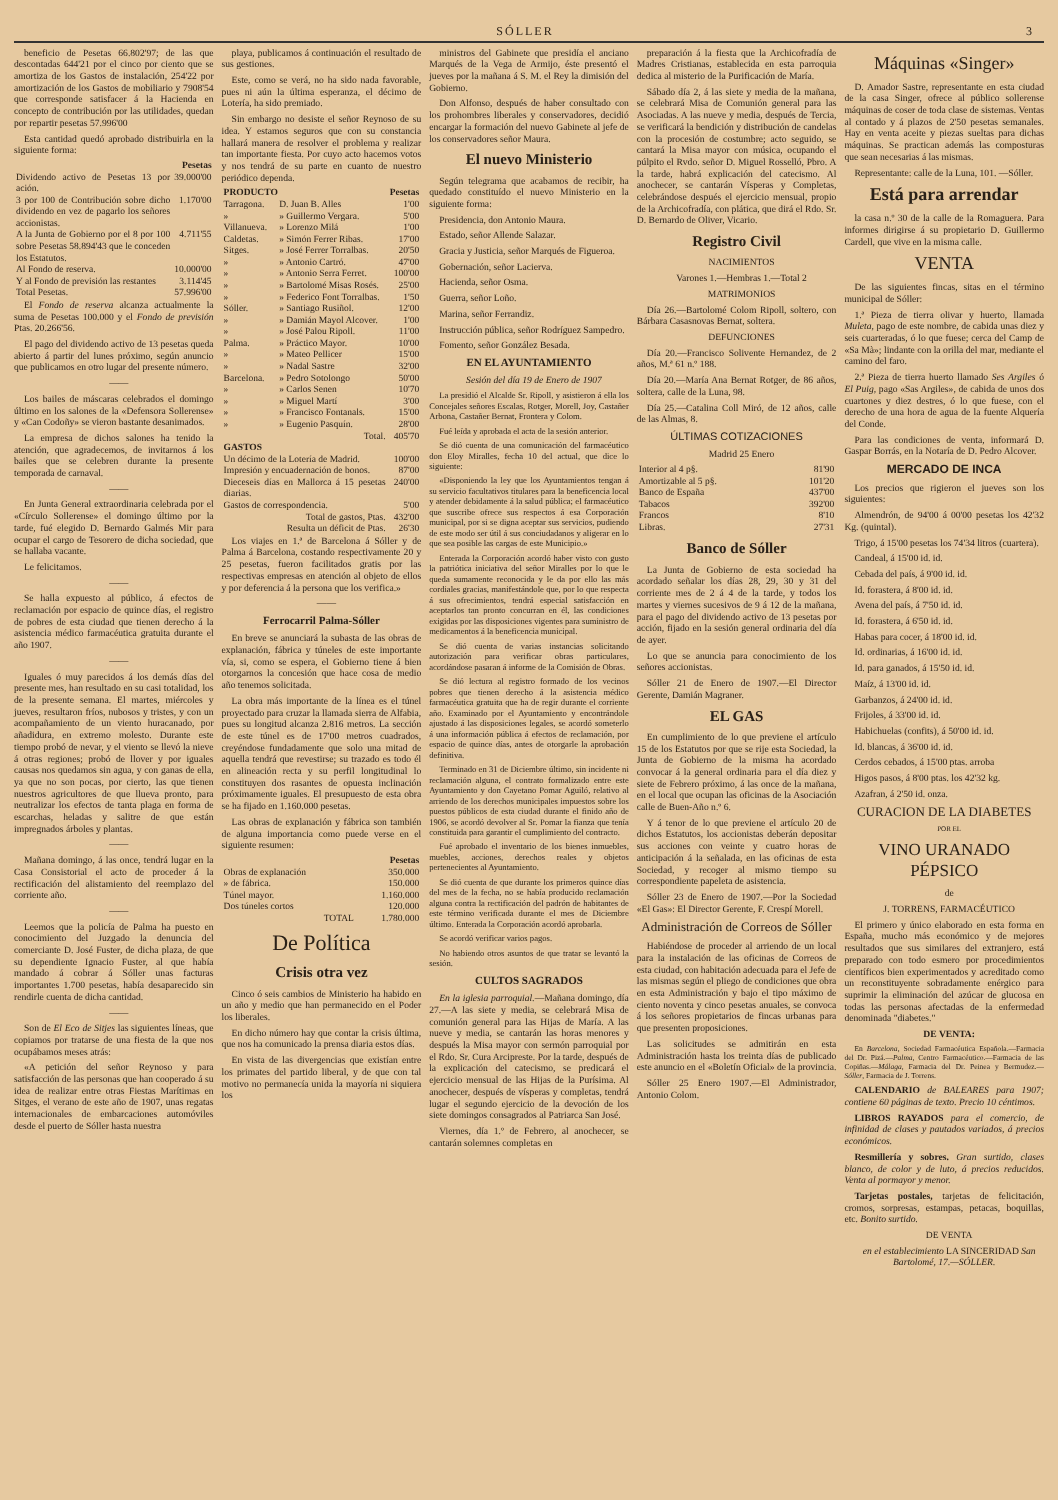SÓLLER 3
beneficio de Pesetas 66.802'97; de las que descontadas 644'21 por el cinco por ciento que se amortiza de los Gastos de instalación, 254'22 por amortización de los Gastos de mobiliario y 7908'54 que corresponde satisfacer á la Hacienda en concepto de contribución por las utilidades, quedan por repartir pesetas 57.996'00
Esta cantidad quedó aprobado distribuirla en la siguiente forma:
| | Pesetas |
| --- | --- |
| Dividendo activo de Pesetas 13 por ación. | 39.000'00 |
| 3 por 100 de Contribución sobre dicho dividendo en vez de pagarlo los señores accionistas. | 1.170'00 |
| A la Junta de Gobierno por el 8 por 100 sobre Pesetas 58.894'43 que le conceden los Estatutos. | 4.711'55 |
| Al Fondo de reserva. | 10.000'00 |
| Y al Fondo de previsión las restantes | 3.114'45 |
| Total Pesetas. | 57.996'00 |
El Fondo de reserva alcanza actualmente la suma de Pesetas 100.000 y el Fondo de previsión Ptas. 20.266'56.
El pago del dividendo activo de 13 pesetas queda abierto á partir del lunes próximo, según anuncio que publicamos en otro lugar del presente número.
——
Los bailes de máscaras celebrados el domingo último en los salones de la «Defensora Sollerense» y «Can Codoñy» se vieron bastante desanimados.
La empresa de dichos salones ha tenido la atención, que agradecemos, de invitarnos á los bailes que se celebren durante la presente temporada de carnaval.
——
En Junta General extraordinaria celebrada por el «Círculo Sollerense» el domingo último por la tarde, fué elegido D. Bernardo Galmés Mir para ocupar el cargo de Tesorero de dicha sociedad, que se hallaba vacante.
Le felicitamos.
——
Se halla expuesto al público, á efectos de reclamación por espacio de quince días, el registro de pobres de esta ciudad que tienen derecho á la asistencia médico farmacéutica gratuita durante el año 1907.
——
Iguales ó muy parecidos á los demás días del presente mes, han resultado en su casi totalidad, los de la presente semana. El martes, miércoles y jueves, resultaron fríos, nubosos y tristes, y con un acompañamiento de un viento huracanado, por añadidura, en extremo molesto. Durante este tiempo probó de nevar, y el viento se llevó la nieve á otras regiones; probó de llover y por iguales causas nos quedamos sin agua, y con ganas de ella, ya que no son pocas, por cierto, las que tienen nuestros agricultores de que llueva pronto, para neutralizar los efectos de tanta plaga en forma de escarchas, heladas y salitre de que están impregnados árboles y plantas.
——
Mañana domingo, á las once, tendrá lugar en la Casa Consistorial el acto de proceder á la rectificación del alistamiento del reemplazo del corriente año.
——
Leemos que la policía de Palma ha puesto en conocimiento del Juzgado la denuncia del comerciante D. José Fuster, de dicha plaza, de que su dependiente Ignacio Fuster, al que había mandado á cobrar á Sóller unas facturas importantes 1.700 pesetas, había desaparecido sin rendirle cuenta de dicha cantidad.
——
Son de El Eco de Sitjes las siguientes líneas, que copiamos por tratarse de una fiesta de la que nos ocupábamos meses atrás:
«A petición del señor Reynoso y para satisfacción de las personas que han cooperado á su idea de realizar entre otras Fiestas Marítimas en Sitges, el verano de este año de 1907, unas regatas internacionales de embarcaciones automóviles desde el puerto de Sóller hasta nuestra
playa, publicamos á continuación el resultado de sus gestiones.
Este, como se verá, no ha sido nada favorable, pues ni aún la última esperanza, el décimo de Lotería, ha sido premiado.
Sin embargo no desiste el señor Reynoso de su idea. Y estamos seguros que con su constancia hallará manera de resolver el problema y realizar tan importante fiesta. Por cuyo acto hacemos votos y nos tendrá de su parte en cuanto de nuestro periódico dependa.
| PRODUCTO | | Pesetas |
| --- | --- | --- |
| Tarragona. | D. Juan B. Alles | 1'00 |
| » | » Guillermo Vergara. | 5'00 |
| Villanueva. | » Lorenzo Milá | 1'00 |
| Caldetas. | » Simón Ferrer Ribas. | 17'00 |
| Sitges. | » José Ferrer Torralbas. | 20'50 |
| » | » Antonio Cartró. | 47'00 |
| » | » Antonio Serra Ferret. | 100'00 |
| » | » Bartolomé Misas Rosés. | 25'00 |
| » | » Federico Font Torralbas. | 1'50 |
| Sóller. | » Santiago Rusiñol. | 12'00 |
| » | » Damián Mayol Alcover. | 1'00 |
| » | » José Palou Ripoll. | 11'00 |
| Palma. | » Práctico Mayor. | 10'00 |
| » | » Mateo Pellicer | 15'00 |
| » | » Nadal Sastre | 32'00 |
| Barcelona. | » Pedro Sotolongo | 50'00 |
| » | » Carlos Senen | 10'70 |
| » | » Miguel Martí | 3'00 |
| » | » Francisco Fontanals. | 15'00 |
| » | » Eugenio Pasquín. | 28'00 |
| | Total. | 405'70 |
| GASTOS | | |
| Un décimo de la Lotería de Madrid. | | 100'00 |
| Impresión y encuadernación de bonos. | | 87'00 |
| Dieceseis días en Mallorca á 15 pesetas diarias. | | 240'00 |
| Gastos de correspondencia. | | 5'00 |
| Total de gastos, Ptas. | | 432'00 |
| Resulta un déficit de Ptas. | | 26'30 |
Los viajes en 1.ª de Barcelona á Sóller y de Palma á Barcelona, costando respectivamente 20 y 25 pesetas, fueron facilitados gratis por las respectivas empresas en atención al objeto de ellos y por deferencia á la persona que los verifica.»
——
Ferrocarril Palma-Sóller
En breve se anunciará la subasta de las obras de explanación, fábrica y túneles de este importante vía, si, como se espera, el Gobierno tiene á bien otorgarnos la concesión que hace cosa de medio año tenemos solicitada.
La obra más importante de la línea es el túnel proyectado para cruzar la llamada sierra de Alfabia, pues su longitud alcanza 2.816 metros. La sección de este túnel es de 17'00 metros cuadrados, creyéndose fundadamente que solo una mitad de aquella tendrá que revestirse; su trazado es todo él en alineación recta y su perfil longitudinal lo constituyen dos rasantes de opuesta inclinación próximamente iguales. El presupuesto de esta obra se ha fijado en 1.160.000 pesetas.
Las obras de explanación y fábrica son también de alguna importancia como puede verse en el siguiente resumen:
| | Pesetas |
| --- | --- |
| Obras de explanación | 350.000 |
| » de fábrica. | 150.000 |
| Túnel mayor. | 1.160.000 |
| Dos túneles cortos | 120.000 |
| TOTAL | 1.780.000 |
De Política
Crisis otra vez
Cinco ó seis cambios de Ministerio ha habido en un año y medio que han permanecido en el Poder los liberales.
En dicho número hay que contar la crisis última, que nos ha comunicado la prensa diaria estos días.
En vista de las divergencias que existían entre los primates del partido liberal, y de que con tal motivo no permanecía unida la mayoría ni siquiera los
ministros del Gabinete que presidía el anciano Marqués de la Vega de Armijo, éste presentó el jueves por la mañana á S. M. el Rey la dimisión del Gobierno.
Don Alfonso, después de haber consultado con los prohombres liberales y conservadores, decidió encargar la formación del nuevo Gabinete al jefe de los conservadores señor Maura.
El nuevo Ministerio
Según telegrama que acabamos de recibir, ha quedado constituído el nuevo Ministerio en la siguiente forma:
Presidencia, don Antonio Maura.
Estado, señor Allende Salazar.
Gracia y Justicia, señor Marqués de Figueroa.
Gobernación, señor Lacierva.
Hacienda, señor Osma.
Guerra, señor Loño.
Marina, señor Ferrandiz.
Instrucción pública, señor Rodríguez Sampedro.
Fomento, señor González Besada.
EN EL AYUNTAMIENTO
Sesión del día 19 de Enero de 1907
La presidió el Alcalde Sr. Ripoll, y asistieron á ella los Concejales señores Escalas, Rotger, Morell, Joy, Castañer Arbona, Castañer Bernat, Frontera y Colom.
Fué leída y aprobada el acta de la sesión anterior.
Se dió cuenta de una comunicación del farmacéutico don Eloy Miralles, fecha 10 del actual, que dice lo siguiente:
«Disponiendo la ley que los Ayuntamientos tengan á su servicio facultativos titulares para la beneficencia local y atender debidamente á la salud pública; el farmacéutico que suscribe ofrece sus respectos á esa Corporación municipal, por si se digna aceptar sus servicios, pudiendo de este modo ser útil á sus conciudadanos y aligerar en lo que sea posible las cargas de este Municipio.»
Enterada la Corporación acordó haber visto con gusto la patriótica iniciativa del señor Miralles por lo que le queda sumamente reconocida y le da por ello las más cordiales gracias, manifestándole que, por lo que respecta á sus ofrecimientos, tendrá especial satisfacción en aceptarlos tan pronto concurran en él, las condiciones exigidas por las disposiciones vigentes para suministro de medicamentos á la beneficencia municipal.
Se dió cuenta de varias instancias solicitando autorización para verificar obras particulares, acordándose pasaran á informe de la Comisión de Obras.
Se dió lectura al registro formado de los vecinos pobres que tienen derecho á la asistencia médico farmacéutica gratuita que ha de regir durante el corriente año. Examinado por el Ayuntamiento y encontrándole ajustado á las disposiciones legales, se acordó someterlo á una información pública á efectos de reclamación, por espacio de quince días, antes de otorgarle la aprobación definitiva.
Terminado en 31 de Diciembre último, sin incidente ni reclamación alguna, el contrato formalizado entre este Ayuntamiento y don Cayetano Pomar Aguiló, relativo al arriendo de los derechos municipales impuestos sobre los puestos públicos de esta ciudad durante el finido año de 1906, se acordó devolver al Sr. Pomar la fianza que tenía constituida para garantir el cumplimiento del contracto.
Fué aprobado el inventario de los bienes inmuebles, muebles, acciones, derechos reales y objetos pertenecientes al Ayuntamiento.
Se dió cuenta de que durante los primeros quince días del mes de la fecha, no se había producido reclamación alguna contra la rectificación del padrón de habitantes de este término verificada durante el mes de Diciembre último. Enterada la Corporación acordó aprobarla.
Se acordó verificar varios pagos.
No habiendo otros asuntos de que tratar se levantó la sesión.
CULTOS SAGRADOS
En la iglesia parroquial.—Mañana domingo, día 27.—A las siete y media, se celebrará Misa de comunión general para las Hijas de María. A las nueve y media, se cantarán las horas menores y después la Misa mayor con sermón parroquial por el Rdo. Sr. Cura Arcipreste. Por la tarde, después de la explicación del catecismo, se predicará el ejercicio mensual de las Hijas de la Purísima. Al anochecer, después de vísperas y completas, tendrá lugar el segundo ejercicio de la devoción de los siete domingos consagrados al Patriarca San José.
Viernes, día 1.º de Febrero, al anochecer, se cantarán solemnes completas en
preparación á la fiesta que la Archicofradía de Madres Cristianas, establecida en esta parroquia dedica al misterio de la Purificación de María.
Sábado día 2, á las siete y media de la mañana, se celebrará Misa de Comunión general para las Asociadas. A las nueve y media, después de Tercia, se verificará la bendición y distribución de candelas con la procesión de costumbre; acto seguido, se cantará la Misa mayor con música, ocupando el púlpito el Rvdo. señor D. Miguel Rosselló, Pbro. A la tarde, habrá explicación del catecismo. Al anochecer, se cantarán Vísperas y Completas, celebrándose después el ejercicio mensual, propio de la Archicofradía, con plática, que dirá el Rdo. Sr. D. Bernardo de Oliver, Vicario.
Registro Civil
NACIMIENTOS
Varones 1.—Hembras 1.—Total 2
MATRIMONIOS
Día 26.—Bartolomé Colom Ripoll, soltero, con Bárbara Casasnovas Bernat, soltera.
DEFUNCIONES
Día 20.—Francisco Solivente Hernandez, de 2 años, M.ª 61 n.º 188.
Día 20.—María Ana Bernat Rotger, de 86 años, soltera, calle de la Luna, 98.
Día 25.—Catalina Coll Miró, de 12 años, calle de las Almas, 8.
ÚLTIMAS COTIZACIONES
Madrid 25 Enero
| Interior al 4 p§. | 81'90 |
| Amortizable al 5 p§. | 101'20 |
| Banco de España | 437'00 |
| Tabacos | 392'00 |
| Francos | 8'10 |
| Libras. | 27'31 |
Banco de Sóller
La Junta de Gobierno de esta sociedad ha acordado señalar los días 28, 29, 30 y 31 del corriente mes de 2 á 4 de la tarde, y todos los martes y viernes sucesivos de 9 á 12 de la mañana, para el pago del dividendo activo de 13 pesetas por acción, fijado en la sesión general ordinaria del día de ayer.
Lo que se anuncia para conocimiento de los señores accionistas.
Sóller 21 de Enero de 1907.—El Director Gerente, Damián Magraner.
EL GAS
En cumplimiento de lo que previene el artículo 15 de los Estatutos por que se rije esta Sociedad, la Junta de Gobierno de la misma ha acordado convocar á la general ordinaria para el día diez y siete de Febrero próximo, á las once de la mañana, en el local que ocupan las oficinas de la Asociación calle de Buen-Año n.º 6.
Y á tenor de lo que previene el artículo 20 de dichos Estatutos, los accionistas deberán depositar sus acciones con veinte y cuatro horas de anticipación á la señalada, en las oficinas de esta Sociedad, y recoger al mismo tiempo su correspondiente papeleta de asistencia.
Sóller 23 de Enero de 1907.—Por la Sociedad «El Gas»: El Director Gerente, F. Crespí Morell.
Administración de Correos de Sóller
Habiéndose de proceder al arriendo de un local para la instalación de las oficinas de Correos de esta ciudad, con habitación adecuada para el Jefe de las mismas según el pliego de condiciones que obra en esta Administración y bajo el tipo máximo de ciento noventa y cinco pesetas anuales, se convoca á los señores propietarios de fincas urbanas para que presenten proposiciones.
Las solicitudes se admitirán en esta Administración hasta los treinta días de publicado este anuncio en el «Boletín Oficial» de la provincia.
Sóller 25 Enero 1907.—El Administrador, Antonio Colom.
Máquinas «Singer»
D. Amador Sastre, representante en esta ciudad de la casa Singer, ofrece al público sollerense máquinas de coser de toda clase de sistemas. Ventas al contado y á plazos de 2'50 pesetas semanales. Hay en venta aceite y piezas sueltas para dichas máquinas. Se practican además las composturas que sean necesarias á las mismas.
Representante: calle de la Luna, 101. —Sóller.
Está para arrendar
la casa n.º 30 de la calle de la Romaguera. Para informes dirigirse á su propietario D. Guillermo Cardell, que vive en la misma calle.
VENTA
De las siguientes fincas, sitas en el término municipal de Sóller:
1.ª Pieza de tierra olivar y huerto, llamada Muleta, pago de este nombre, de cabida unas diez y seis cuarteradas, ó lo que fuese; cerca del Camp de «Sa Mà»; lindante con la orilla del mar, mediante el camino del faro.
2.ª Pieza de tierra huerto llamado Ses Argiles ó El Puig, pago «Sas Argiles», de cabida de unos dos cuartones y diez destres, ó lo que fuese, con el derecho de una hora de agua de la fuente Alquería del Conde.
Para las condiciones de venta, informará D. Gaspar Borrás, en la Notaría de D. Pedro Alcover.
MERCADO DE INCA
Los precios que rigieron el jueves son los siguientes:
Almendrón, de 94'00 á 00'00 pesetas los 42'32 Kg. (quintal).
Trigo, á 15'00 pesetas los 74'34 litros (cuartera).
Candeal, á 15'00 id. id.
Cebada del país, á 9'00 id. id.
Id. forastera, á 8'00 id. id.
Avena del país, á 7'50 id. id.
Id. forastera, á 6'50 id. id.
Habas para cocer, á 18'00 id. id.
Id. ordinarias, á 16'00 id. id.
Id. para ganados, á 15'50 id. id.
Maíz, á 13'00 id. id.
Garbanzos, á 24'00 id. id.
Frijoles, á 33'00 id. id.
Habichuelas (confits), á 50'00 id. id.
Id. blancas, á 36'00 id. id.
Cerdos cebados, á 15'00 ptas. arroba
Higos pasos, á 8'00 ptas. los 42'32 kg.
Azafran, á 2'50 id. onza.
CURACION DE LA DIABETES
POR EL
VINO URANADO PÉPSICO
de
J. TORRENS, FARMACÉUTICO
El primero y único elaborado en esta forma en España, mucho más económico y de mejores resultados que sus similares del extranjero, está preparado con todo esmero por procedimientos científicos bien experimentados y acreditado como un reconstituyente sobradamente enérgico para suprimir la eliminación del azúcar de glucosa en todas las personas afectadas de la enfermedad denominada "diabetes."
DE VENTA:
En Barcelona, Sociedad Farmacéutica Española.—Farmacia del Dr. Pizá.—Palma, Centro Farmacéutico.—Farmacia de las Copiñas.—Málaga, Farmacia del Dr. Peinea y Bermudez.—Sóller, Farmacia de J. Torrens.
CALENDARIO de BALEARES para 1907; contiene 60 páginas de texto. Precio 10 céntimos.
LIBROS RAYADOS para el comercio, de infinidad de clases y pautados variados, á precios económicos.
Resmillería y sobres. Gran surtido, clases blanco, de color y de luto, á precios reducidos. Venta al pormayor y menor.
Tarjetas postales, tarjetas de felicitación, cromos, sorpresas, estampas, petacas, boquillas, etc. Bonito surtido.
DE VENTA
en el establecimiento LA SINCERIDAD San Bartolomé, 17.—SÓLLER.